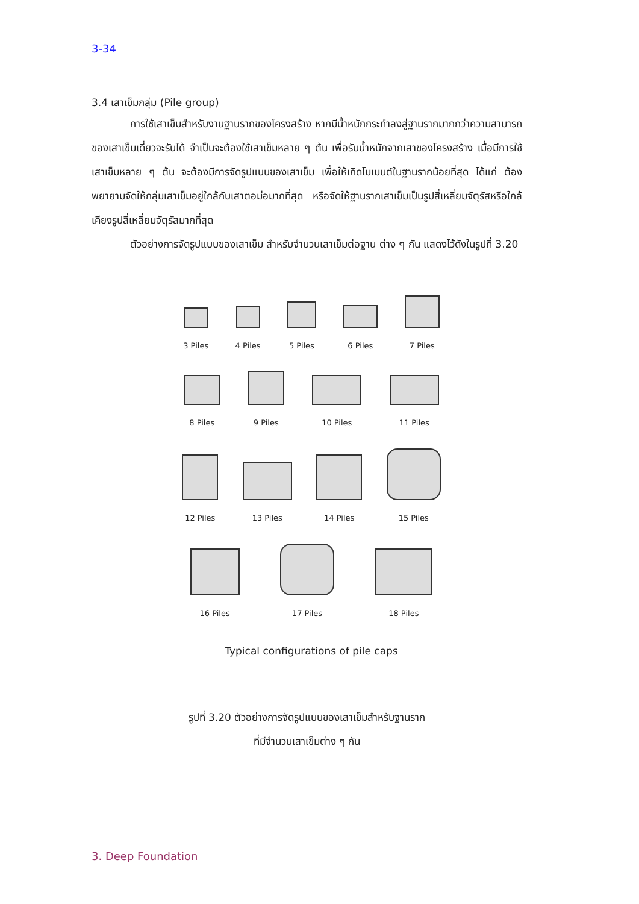3-34
3.4 เสาเข็มกลุ่ม (Pile group)
การใช้เสาเข็มสำหรับงานฐานรากของโครงสร้าง หากมีน้ำหนักกระทำลงสู่ฐานรากมากกว่าความสามารถของเสาเข็มเดี่ยวจะรับได้ จำเป็นจะต้องใช้เสาเข็มหลาย ๆ ต้น เพื่อรับน้ำหนักจากเสาของโครงสร้าง เมื่อมีการใช้เสาเข็มหลาย ๆ ต้น จะต้องมีการจัดรูปแบบของเสาเข็ม เพื่อให้เกิดโมเมนต์ในฐานรากน้อยที่สุด ได้แก่ ต้องพยายามจัดให้กลุ่มเสาเข็มอยู่ใกล้กับเสาตอม่อมากที่สุด หรือจัดให้ฐานรากเสาเข็มเป็นรูปสี่เหลี่ยมจัตุรัสหรือใกล้เคียงรูปสี่เหลี่ยมจัตุรัสมากที่สุด
ตัวอย่างการจัดรูปแบบของเสาเข็ม สำหรับจำนวนเสาเข็มต่อฐาน ต่าง ๆ กัน แสดงไว้ดังในรูปที่ 3.20
3 Piles
4 Piles
5 Piles
6 Piles
7 Piles
8 Piles
9 Piles
10 Piles
11 Piles
12 Piles
13 Piles
14 Piles
15 Piles
16 Piles
17 Piles
18 Piles
Typical configurations of pile caps
รูปที่ 3.20 ตัวอย่างการจัดรูปแบบของเสาเข็มสำหรับฐานราก
ที่มีจำนวนเสาเข็มต่าง ๆ กัน
3. Deep Foundation